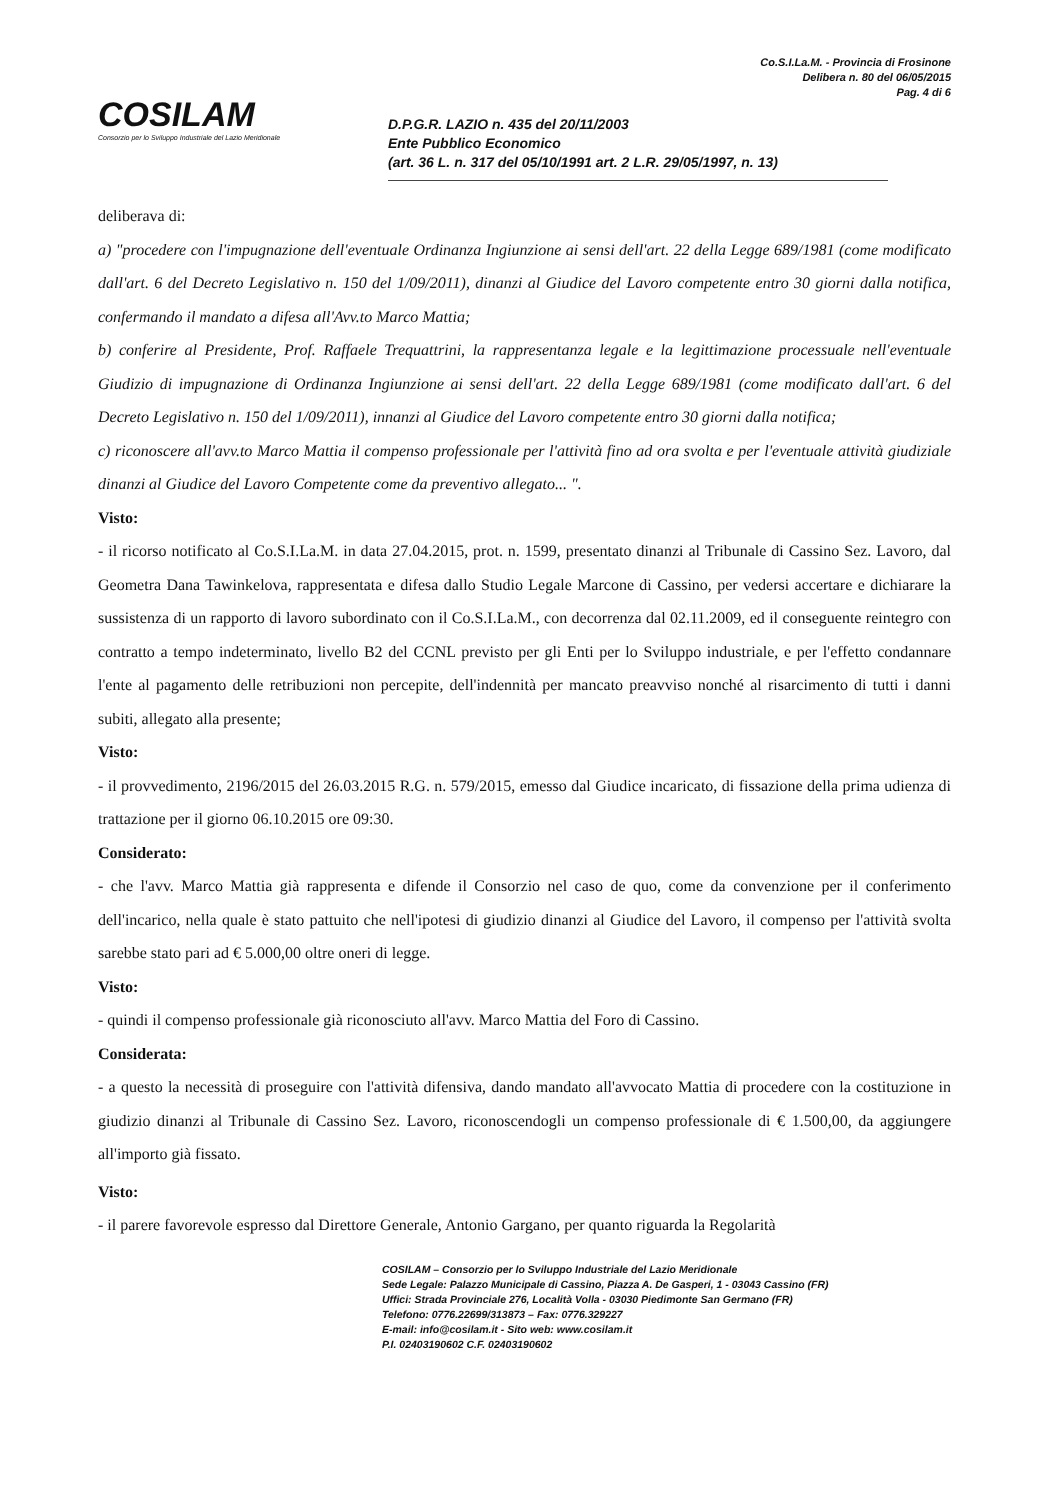COSILAM
Consorzio per lo Sviluppo Industriale del Lazio Meridionale
Co.S.I.La.M. - Provincia di Frosinone
Delibera n. 80 del 06/05/2015
Pag. 4 di 6
D.P.G.R. LAZIO n. 435 del 20/11/2003
Ente Pubblico Economico
(art. 36 L. n. 317 del 05/10/1991 art. 2 L.R. 29/05/1997, n. 13)
deliberava di:
a) "procedere con l'impugnazione dell'eventuale Ordinanza Ingiunzione ai sensi dell'art. 22 della Legge 689/1981 (come modificato dall'art. 6 del Decreto Legislativo n. 150 del 1/09/2011), dinanzi al Giudice del Lavoro competente entro 30 giorni dalla notifica, confermando il mandato a difesa all'Avv.to Marco Mattia;
b) conferire al Presidente, Prof. Raffaele Trequattrini, la rappresentanza legale e la legittimazione processuale nell'eventuale Giudizio di impugnazione di Ordinanza Ingiunzione ai sensi dell'art. 22 della Legge 689/1981 (come modificato dall'art. 6 del Decreto Legislativo n. 150 del 1/09/2011), innanzi al Giudice del Lavoro competente entro 30 giorni dalla notifica;
c) riconoscere all'avv.to Marco Mattia il compenso professionale per l'attività fino ad ora svolta e per l'eventuale attività giudiziale dinanzi al Giudice del Lavoro Competente come da preventivo allegato... ".
Visto:
- il ricorso notificato al Co.S.I.La.M. in data 27.04.2015, prot. n. 1599, presentato dinanzi al Tribunale di Cassino Sez. Lavoro, dal Geometra Dana Tawinkelova, rappresentata e difesa dallo Studio Legale Marcone di Cassino, per vedersi accertare e dichiarare la sussistenza di un rapporto di lavoro subordinato con il Co.S.I.La.M., con decorrenza dal 02.11.2009, ed il conseguente reintegro con contratto a tempo indeterminato, livello B2 del CCNL previsto per gli Enti per lo Sviluppo industriale, e per l'effetto condannare l'ente al pagamento delle retribuzioni non percepite, dell'indennità per mancato preavviso nonché al risarcimento di tutti i danni subiti, allegato alla presente;
Visto:
- il provvedimento, 2196/2015 del 26.03.2015 R.G. n. 579/2015, emesso dal Giudice incaricato, di fissazione della prima udienza di trattazione per il giorno 06.10.2015 ore 09:30.
Considerato:
- che l'avv. Marco Mattia già rappresenta e difende il Consorzio nel caso de quo, come da convenzione per il conferimento dell'incarico, nella quale è stato pattuito che nell'ipotesi di giudizio dinanzi al Giudice del Lavoro, il compenso per l'attività svolta sarebbe stato pari ad € 5.000,00 oltre oneri di legge.
Visto:
- quindi il compenso professionale già riconosciuto all'avv. Marco Mattia del Foro di Cassino.
Considerata:
- a questo la necessità di proseguire con l'attività difensiva, dando mandato all'avvocato Mattia di procedere con la costituzione in giudizio dinanzi al Tribunale di Cassino Sez. Lavoro, riconoscendogli un compenso professionale di € 1.500,00, da aggiungere all'importo già fissato.
Visto:
- il parere favorevole espresso dal Direttore Generale, Antonio Gargano, per quanto riguarda la Regolarità
COSILAM – Consorzio per lo Sviluppo Industriale del Lazio Meridionale
Sede Legale: Palazzo Municipale di Cassino, Piazza A. De Gasperi, 1 - 03043 Cassino (FR)
Uffici: Strada Provinciale 276, Località Volla - 03030 Piedimonte San Germano (FR)
Telefono: 0776.22699/313873 – Fax: 0776.329227
E-mail: info@cosilam.it - Sito web: www.cosilam.it
P.I. 02403190602 C.F. 02403190602